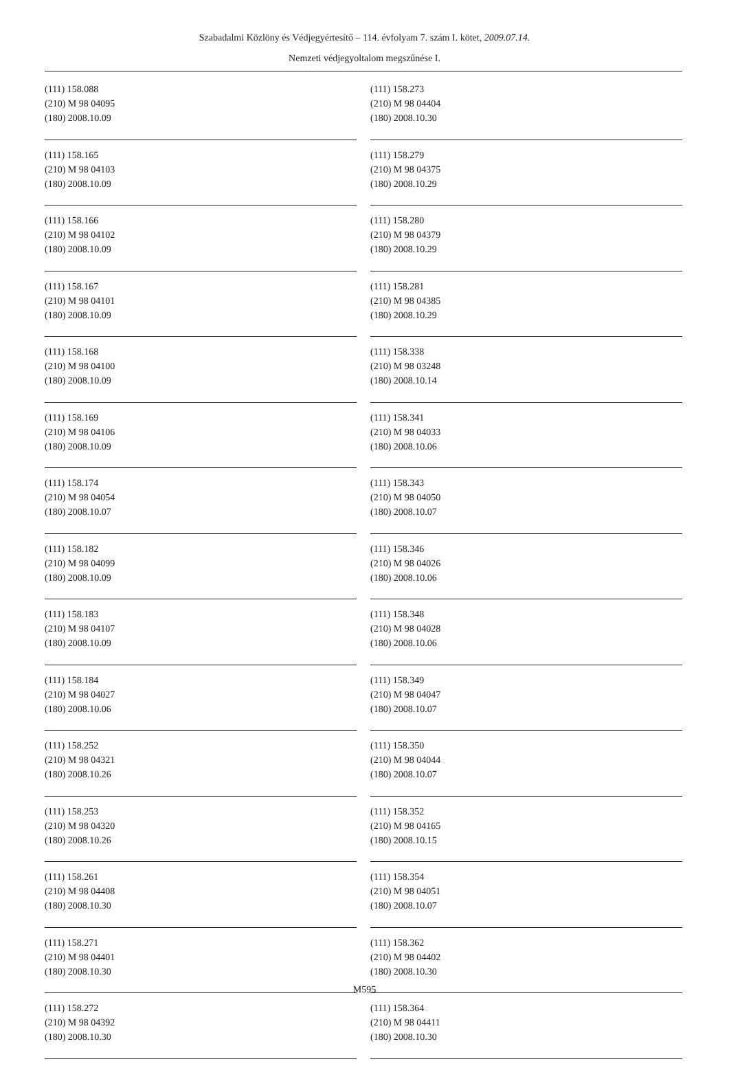Szabadalmi Közlöny és Védjegyértesítő – 114. évfolyam 7. szám I. kötet, 2009.07.14.
Nemzeti védjegyoltalom megszűnése I.
(111) 158.088
(210) M 98 04095
(180) 2008.10.09
(111) 158.165
(210) M 98 04103
(180) 2008.10.09
(111) 158.166
(210) M 98 04102
(180) 2008.10.09
(111) 158.167
(210) M 98 04101
(180) 2008.10.09
(111) 158.168
(210) M 98 04100
(180) 2008.10.09
(111) 158.169
(210) M 98 04106
(180) 2008.10.09
(111) 158.174
(210) M 98 04054
(180) 2008.10.07
(111) 158.182
(210) M 98 04099
(180) 2008.10.09
(111) 158.183
(210) M 98 04107
(180) 2008.10.09
(111) 158.184
(210) M 98 04027
(180) 2008.10.06
(111) 158.252
(210) M 98 04321
(180) 2008.10.26
(111) 158.253
(210) M 98 04320
(180) 2008.10.26
(111) 158.261
(210) M 98 04408
(180) 2008.10.30
(111) 158.271
(210) M 98 04401
(180) 2008.10.30
(111) 158.272
(210) M 98 04392
(180) 2008.10.30
(111) 158.273
(210) M 98 04404
(180) 2008.10.30
(111) 158.279
(210) M 98 04375
(180) 2008.10.29
(111) 158.280
(210) M 98 04379
(180) 2008.10.29
(111) 158.281
(210) M 98 04385
(180) 2008.10.29
(111) 158.338
(210) M 98 03248
(180) 2008.10.14
(111) 158.341
(210) M 98 04033
(180) 2008.10.06
(111) 158.343
(210) M 98 04050
(180) 2008.10.07
(111) 158.346
(210) M 98 04026
(180) 2008.10.06
(111) 158.348
(210) M 98 04028
(180) 2008.10.06
(111) 158.349
(210) M 98 04047
(180) 2008.10.07
(111) 158.350
(210) M 98 04044
(180) 2008.10.07
(111) 158.352
(210) M 98 04165
(180) 2008.10.15
(111) 158.354
(210) M 98 04051
(180) 2008.10.07
(111) 158.362
(210) M 98 04402
(180) 2008.10.30
(111) 158.364
(210) M 98 04411
(180) 2008.10.30
M595